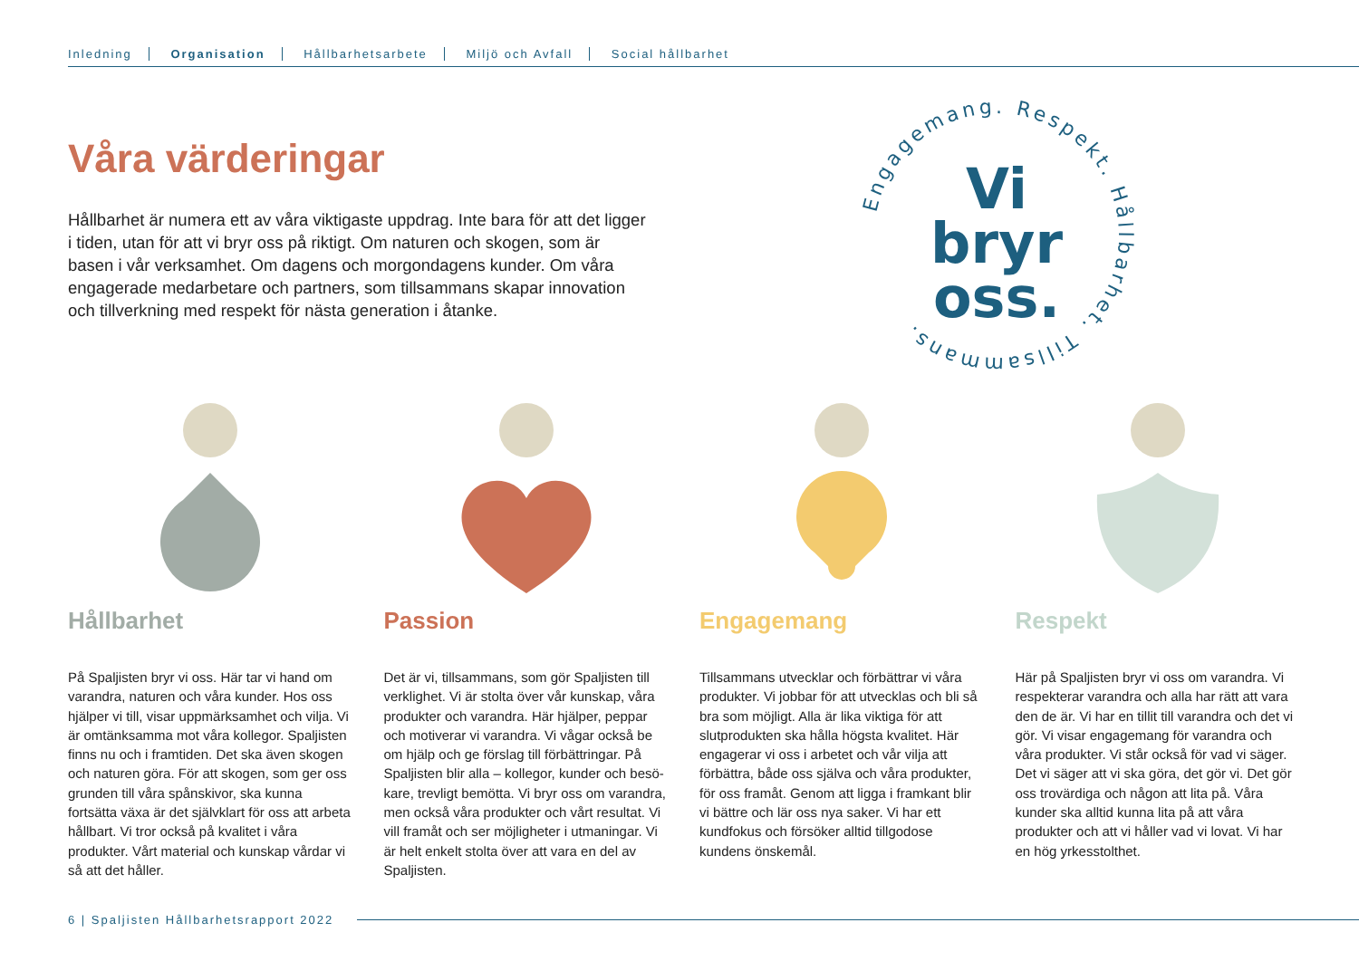Inledning Organisation Hållbarhetsarbete Miljö och Avfall Social hållbarhet
Våra värderingar
Hållbarhet är numera ett av våra viktigaste uppdrag. Inte bara för att det ligger i tiden, utan för att vi bryr oss på riktigt. Om naturen och skogen, som är basen i vår verksamhet. Om dagens och morgondagens kunder. Om våra engagerade medarbetare och partners, som tillsammans skapar innovation och tillverkning med respekt för nästa generation i åtanke.
Engagemang. Respekt. Hållbarhet. Tillsammans.
Vi
bryr
oss.
Hållbarhet
På Spaljisten bryr vi oss. Här tar vi hand om varandra, naturen och våra kunder. Hos oss hjälper vi till, visar uppmärksamhet och vilja. Vi är omtänksamma mot våra kollegor. Spaljisten finns nu och i framtiden. Det ska även skogen och naturen göra. För att skogen, som ger oss grunden till våra spånskivor, ska kunna fortsätta växa är det självklart för oss att arbeta hållbart. Vi tror också på kvalitet i våra produkter. Vårt material och kunskap vårdar vi så att det håller.
Passion
Det är vi, tillsammans, som gör Spaljisten till verklighet. Vi är stolta över vår kunskap, våra produkter och varandra. Här hjälper, peppar och motiverar vi varandra. Vi vågar också be om hjälp och ge förslag till förbättringar. På Spaljisten blir alla – kollegor, kunder och besö­kare, trevligt bemötta. Vi bryr oss om varandra, men också våra produkter och vårt resultat. Vi vill framåt och ser möjligheter i utmaningar. Vi är helt enkelt stolta över att vara en del av Spaljisten.
Engagemang
Tillsammans utvecklar och förbättrar vi våra produkter. Vi jobbar för att utvecklas och bli så bra som möjligt. Alla är lika viktiga för att slutprodukten ska hålla högsta kvalitet. Här engagerar vi oss i arbetet och vår vilja att förbättra, både oss själva och våra produkter, för oss framåt. Genom att ligga i framkant blir vi bättre och lär oss nya saker. Vi har ett kundfokus och försöker alltid tillgodose kundens önskemål.
Respekt
Här på Spaljisten bryr vi oss om varandra. Vi respekterar varandra och alla har rätt att vara den de är. Vi har en tillit till varandra och det vi gör. Vi visar engagemang för varandra och våra produkter. Vi står också för vad vi säger. Det vi säger att vi ska göra, det gör vi. Det gör oss trovärdiga och någon att lita på. Våra kunder ska alltid kunna lita på att våra produkter och att vi håller vad vi lovat. Vi har en hög yrkesstolthet.
6 | Spaljisten Hållbarhetsrapport 2022